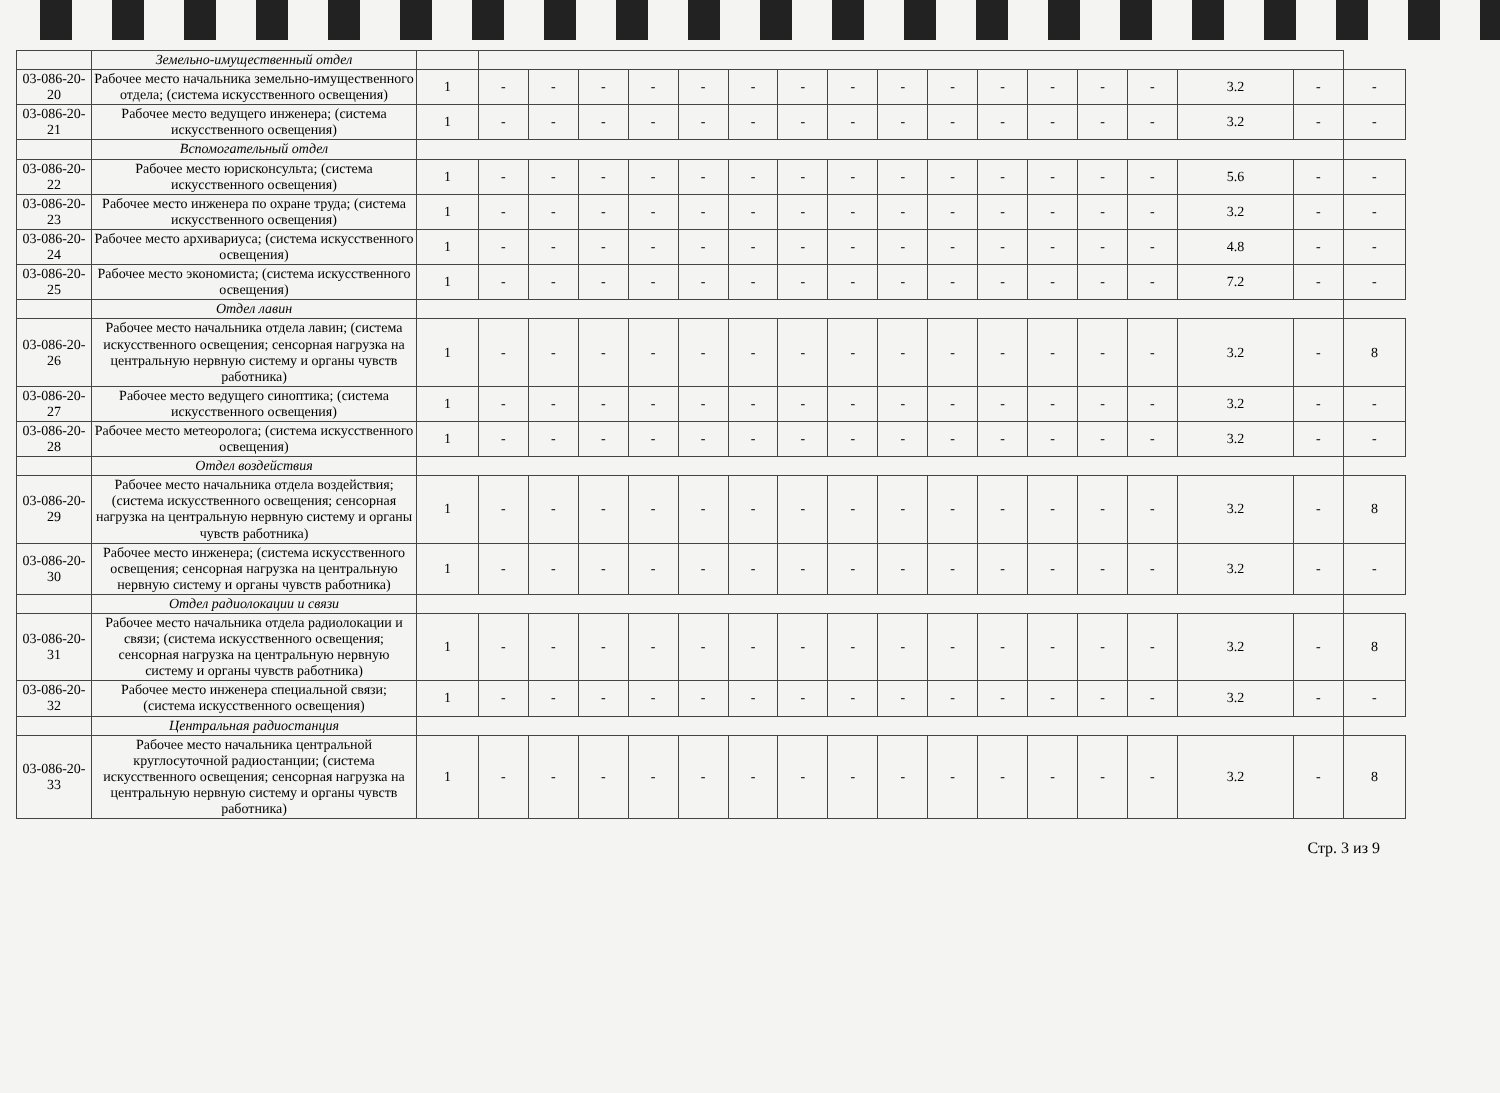| | Земельно-имущественный отдел | | | | | | | | | | | | | | | | | | |
| 03-086-20-20 | Рабочее место начальника земельно-имущественного отдела; (система искусственного освещения) | 1 | - | - | - | - | - | - | - | - | - | - | - | - | - | - | 3.2 | - | - |
| 03-086-20-21 | Рабочее место ведущего инженера; (система искусственного освещения) | 1 | - | - | - | - | - | - | - | - | - | - | - | - | - | - | 3.2 | - | - |
| | Вспомогательный отдел | | | | | | | | | | | | | | | | | | |
| 03-086-20-22 | Рабочее место юрисконсульта; (система искусственного освещения) | 1 | - | - | - | - | - | - | - | - | - | - | - | - | - | - | 5.6 | - | - |
| 03-086-20-23 | Рабочее место инженера по охране труда; (система искусственного освещения) | 1 | - | - | - | - | - | - | - | - | - | - | - | - | - | - | 3.2 | - | - |
| 03-086-20-24 | Рабочее место архивариуса; (система искусственного освещения) | 1 | - | - | - | - | - | - | - | - | - | - | - | - | - | - | 4.8 | - | - |
| 03-086-20-25 | Рабочее место экономиста; (система искусственного освещения) | 1 | - | - | - | - | - | - | - | - | - | - | - | - | - | - | 7.2 | - | - |
| | Отдел лавин | | | | | | | | | | | | | | | | | | |
| 03-086-20-26 | Рабочее место начальника отдела лавин; (система искусственного освещения; сенсорная нагрузка на центральную нервную систему и органы чувств работника) | 1 | - | - | - | - | - | - | - | - | - | - | - | - | - | - | 3.2 | - | 8 |
| 03-086-20-27 | Рабочее место ведущего синоптика; (система искусственного освещения) | 1 | - | - | - | - | - | - | - | - | - | - | - | - | - | - | 3.2 | - | - |
| 03-086-20-28 | Рабочее место метеоролога; (система искусственного освещения) | 1 | - | - | - | - | - | - | - | - | - | - | - | - | - | - | 3.2 | - | - |
| | Отдел воздействия | | | | | | | | | | | | | | | | | | |
| 03-086-20-29 | Рабочее место начальника отдела воздействия; (система искусственного освещения; сенсорная нагрузка на центральную нервную систему и органы чувств работника) | 1 | - | - | - | - | - | - | - | - | - | - | - | - | - | - | 3.2 | - | 8 |
| 03-086-20-30 | Рабочее место инженера; (система искусственного освещения; сенсорная нагрузка на центральную нервную систему и органы чувств работника) | 1 | - | - | - | - | - | - | - | - | - | - | - | - | - | - | 3.2 | - | - |
| | Отдел радиолокации и связи | | | | | | | | | | | | | | | | | | |
| 03-086-20-31 | Рабочее место начальника отдела радиолокации и связи; (система искусственного освещения; сенсорная нагрузка на центральную нервную систему и органы чувств работника) | 1 | - | - | - | - | - | - | - | - | - | - | - | - | - | - | 3.2 | - | 8 |
| 03-086-20-32 | Рабочее место инженера специальной связи; (система искусственного освещения) | 1 | - | - | - | - | - | - | - | - | - | - | - | - | - | - | 3.2 | - | - |
| | Центральная радиостанция | | | | | | | | | | | | | | | | | | |
| 03-086-20-33 | Рабочее место начальника центральной круглосуточной радиостанции; (система искусственного освещения; сенсорная нагрузка на центральную нервную систему и органы чувств работника) | 1 | - | - | - | - | - | - | - | - | - | - | - | - | - | - | 3.2 | - | 8 |
Стр. 3 из 9